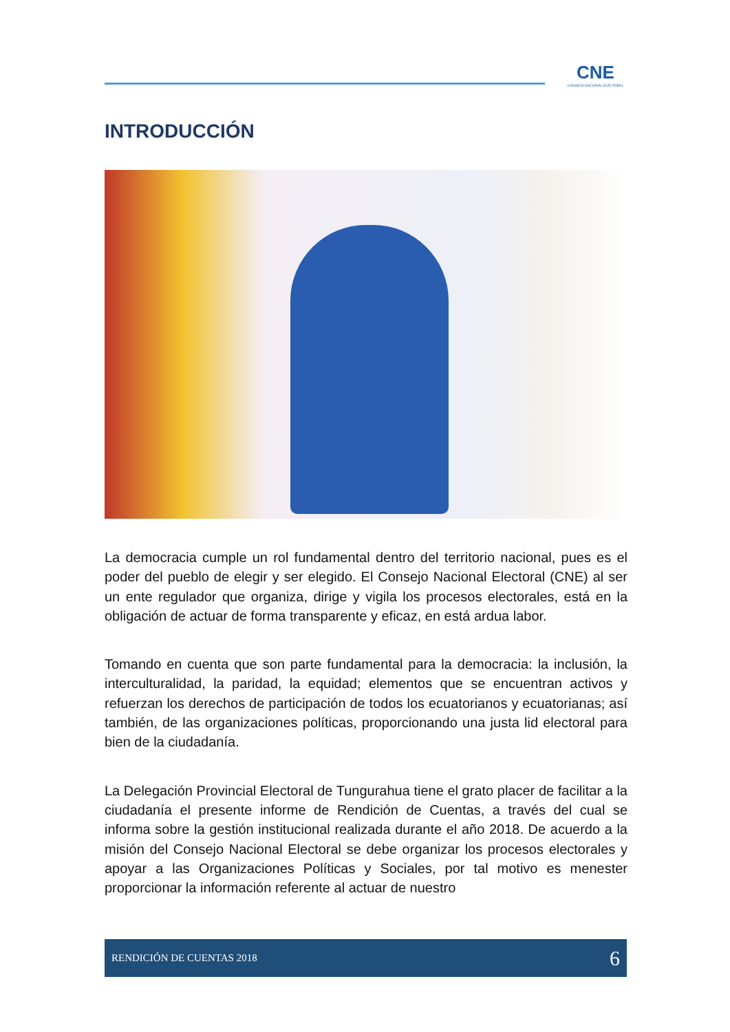CNE
CONSEJO NACIONAL ELECTORAL
INTRODUCCIÓN
La democracia cumple un rol fundamental dentro del territorio nacional, pues es el poder del pueblo de elegir y ser elegido. El Consejo Nacional Electoral (CNE) al ser un ente regulador que organiza, dirige y vigila los procesos electorales, está en la obligación de actuar de forma transparente y eficaz, en está ardua labor.
Tomando en cuenta que son parte fundamental para la democracia: la inclusión, la interculturalidad, la paridad, la equidad; elementos que se encuentran activos y refuerzan los derechos de participación de todos los ecuatorianos y ecuatorianas; así también, de las organizaciones políticas, proporcionando una justa lid electoral para bien de la ciudadanía.
La Delegación Provincial Electoral de Tungurahua tiene el grato placer de facilitar a la ciudadanía el presente informe de Rendición de Cuentas, a través del cual se informa sobre la gestión institucional realizada durante el año 2018. De acuerdo a la misión del Consejo Nacional Electoral se debe organizar los procesos electorales y apoyar a las Organizaciones Políticas y Sociales, por tal motivo es menester proporcionar la información referente al actuar de nuestro
RENDICIÓN DE CUENTAS 2018 6